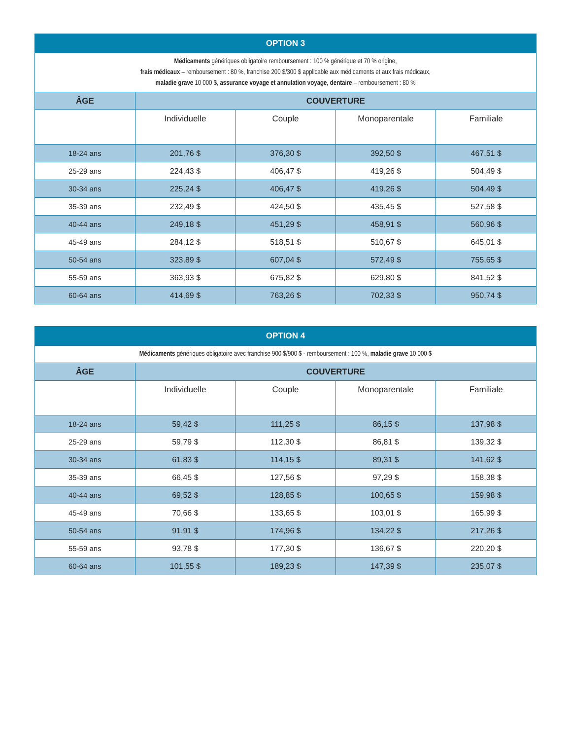| OPTION 3 | | | | |
| --- | --- | --- | --- | --- |
| Médicaments génériques obligatoire remboursement : 100 % générique et 70 % origine, frais médicaux – remboursement : 80 %, franchise 200 $/300 $ applicable aux médicaments et aux frais médicaux, maladie grave 10 000 $, assurance voyage et annulation voyage, dentaire – remboursement : 80 % | | | | |
| ÂGE | COUVERTURE | | | |
| | Individuelle | Couple | Monoparentale | Familiale |
| 18-24 ans | 201,76 $ | 376,30 $ | 392,50 $ | 467,51 $ |
| 25-29 ans | 224,43 $ | 406,47 $ | 419,26 $ | 504,49 $ |
| 30-34 ans | 225,24 $ | 406,47 $ | 419,26 $ | 504,49 $ |
| 35-39 ans | 232,49 $ | 424,50 $ | 435,45 $ | 527,58 $ |
| 40-44 ans | 249,18 $ | 451,29 $ | 458,91 $ | 560,96 $ |
| 45-49 ans | 284,12 $ | 518,51 $ | 510,67 $ | 645,01 $ |
| 50-54 ans | 323,89 $ | 607,04 $ | 572,49 $ | 755,65 $ |
| 55-59 ans | 363,93 $ | 675,82 $ | 629,80 $ | 841,52 $ |
| 60-64 ans | 414,69 $ | 763,26 $ | 702,33 $ | 950,74 $ |
| OPTION 4 | | | | |
| --- | --- | --- | --- | --- |
| Médicaments génériques obligatoire avec franchise 900 $/900 $ - remboursement : 100 %, maladie grave 10 000 $ | | | | |
| ÂGE | COUVERTURE | | | |
| | Individuelle | Couple | Monoparentale | Familiale |
| 18-24 ans | 59,42 $ | 111,25 $ | 86,15 $ | 137,98 $ |
| 25-29 ans | 59,79 $ | 112,30 $ | 86,81 $ | 139,32 $ |
| 30-34 ans | 61,83 $ | 114,15 $ | 89,31 $ | 141,62 $ |
| 35-39 ans | 66,45 $ | 127,56 $ | 97,29 $ | 158,38 $ |
| 40-44 ans | 69,52 $ | 128,85 $ | 100,65 $ | 159,98 $ |
| 45-49 ans | 70,66 $ | 133,65 $ | 103,01 $ | 165,99 $ |
| 50-54 ans | 91,91 $ | 174,96 $ | 134,22 $ | 217,26 $ |
| 55-59 ans | 93,78 $ | 177,30 $ | 136,67 $ | 220,20 $ |
| 60-64 ans | 101,55 $ | 189,23 $ | 147,39 $ | 235,07 $ |